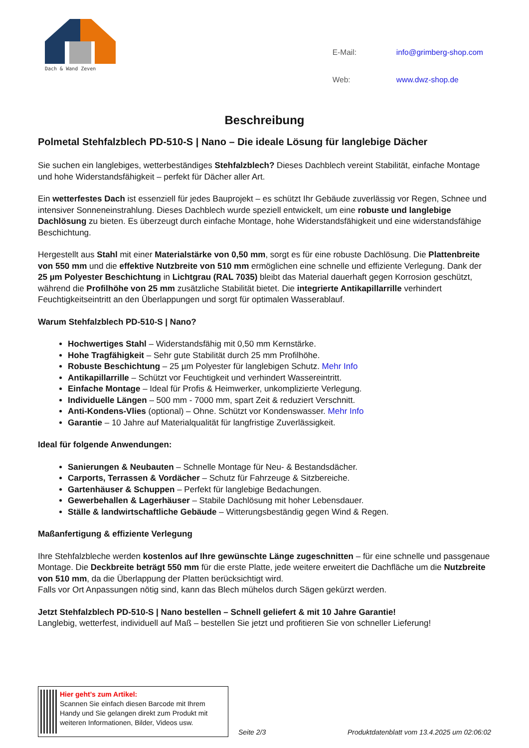Dach & Wand Zeven
| E-Mail: | info@grimberg-shop.com |
| Web: | www.dwz-shop.de |
Beschreibung
Polmetal Stehfalzblech PD-510-S | Nano – Die ideale Lösung für langlebige Dächer
Sie suchen ein langlebiges, wetterbeständiges Stehfalzblech? Dieses Dachblech vereint Stabilität, einfache Montage und hohe Widerstandsfähigkeit – perfekt für Dächer aller Art.
Ein wetterfestes Dach ist essenziell für jedes Bauprojekt – es schützt Ihr Gebäude zuverlässig vor Regen, Schnee und intensiver Sonneneinstrahlung. Dieses Dachblech wurde speziell entwickelt, um eine robuste und langlebige Dachlösung zu bieten. Es überzeugt durch einfache Montage, hohe Widerstandsfähigkeit und eine widerstandsfähige Beschichtung.
Hergestellt aus Stahl mit einer Materialstärke von 0,50 mm, sorgt es für eine robuste Dachlösung. Die Plattenbreite von 550 mm und die effektive Nutzbreite von 510 mm ermöglichen eine schnelle und effiziente Verlegung. Dank der 25 µm Polyester Beschichtung in Lichtgrau (RAL 7035) bleibt das Material dauerhaft gegen Korrosion geschützt, während die Profilhöhe von 25 mm zusätzliche Stabilität bietet. Die integrierte Antikapillarrille verhindert Feuchtigkeitseintritt an den Überlappungen und sorgt für optimalen Wasserablauf.
Warum Stehfalzblech PD-510-S | Nano?
Hochwertiges Stahl – Widerstandsfähig mit 0,50 mm Kernstärke.
Hohe Tragfähigkeit – Sehr gute Stabilität durch 25 mm Profilhöhe.
Robuste Beschichtung – 25 µm Polyester für langlebigen Schutz. Mehr Info
Antikapillarrille – Schützt vor Feuchtigkeit und verhindert Wassereintritt.
Einfache Montage – Ideal für Profis & Heimwerker, unkomplizierte Verlegung.
Individuelle Längen – 500 mm - 7000 mm, spart Zeit & reduziert Verschnitt.
Anti-Kondens-Vlies (optional) – Ohne. Schützt vor Kondenswasser. Mehr Info
Garantie – 10 Jahre auf Materialqualität für langfristige Zuverlässigkeit.
Ideal für folgende Anwendungen:
Sanierungen & Neubauten – Schnelle Montage für Neu- & Bestandsdächer.
Carports, Terrassen & Vordächer – Schutz für Fahrzeuge & Sitzbereiche.
Gartenhäuser & Schuppen – Perfekt für langlebige Bedachungen.
Gewerbehallen & Lagerhäuser – Stabile Dachlösung mit hoher Lebensdauer.
Ställe & landwirtschaftliche Gebäude – Witterungsbeständig gegen Wind & Regen.
Maßanfertigung & effiziente Verlegung
Ihre Stehfalzbleche werden kostenlos auf Ihre gewünschte Länge zugeschnitten – für eine schnelle und passgenaue Montage. Die Deckbreite beträgt 550 mm für die erste Platte, jede weitere erweitert die Dachfläche um die Nutzbreite von 510 mm, da die Überlappung der Platten berücksichtigt wird.
Falls vor Ort Anpassungen nötig sind, kann das Blech mühelos durch Sägen gekürzt werden.
Jetzt Stehfalzblech PD-510-S | Nano bestellen – Schnell geliefert & mit 10 Jahre Garantie!
Langlebig, wetterfest, individuell auf Maß – bestellen Sie jetzt und profitieren Sie von schneller Lieferung!
Hier geht’s zum Artikel:
Scannen Sie einfach diesen Barcode mit Ihrem Handy und Sie gelangen direkt zum Produkt mit weiteren Informationen, Bilder, Videos usw.
Seite 2/3 Produktdatenblatt vom 13.4.2025 um 02:06:02